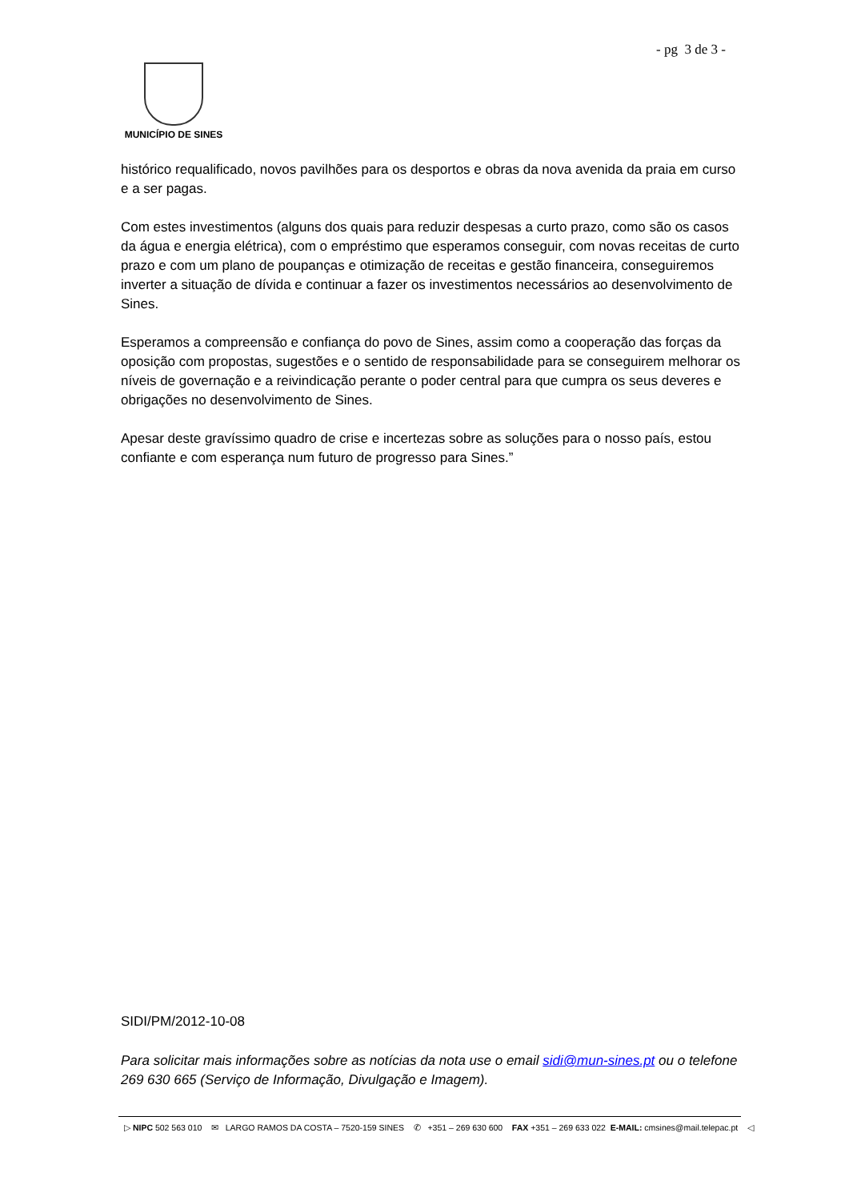- pg 3 de 3 -
MUNICÍPIO DE SINES
histórico requalificado, novos pavilhões para os desportos e obras da nova avenida da praia em curso e a ser pagas.
Com estes investimentos (alguns dos quais para reduzir despesas a curto prazo, como são os casos da água e energia elétrica), com o empréstimo que esperamos conseguir, com novas receitas de curto prazo e com um plano de poupanças e otimização de receitas e gestão financeira, conseguiremos inverter a situação de dívida e continuar a fazer os investimentos necessários ao desenvolvimento de Sines.
Esperamos a compreensão e confiança do povo de Sines, assim como a cooperação das forças da oposição com propostas, sugestões e o sentido de responsabilidade para se conseguirem melhorar os níveis de governação e a reivindicação perante o poder central para que cumpra os seus deveres e obrigações no desenvolvimento de Sines.
Apesar deste gravíssimo quadro de crise e incertezas sobre as soluções para o nosso país, estou confiante e com esperança num futuro de progresso para Sines.”
SIDI/PM/2012-10-08
Para solicitar mais informações sobre as notícias da nota use o email sidi@mun-sines.pt ou o telefone 269 630 665 (Serviço de Informação, Divulgação e Imagem).
▷ NIPC 502 563 010 ✉ LARGO RAMOS DA COSTA – 7520-159 SINES ✆ +351 – 269 630 600 FAX +351 – 269 633 022 E-MAIL: cmsines@mail.telepac.pt ◁